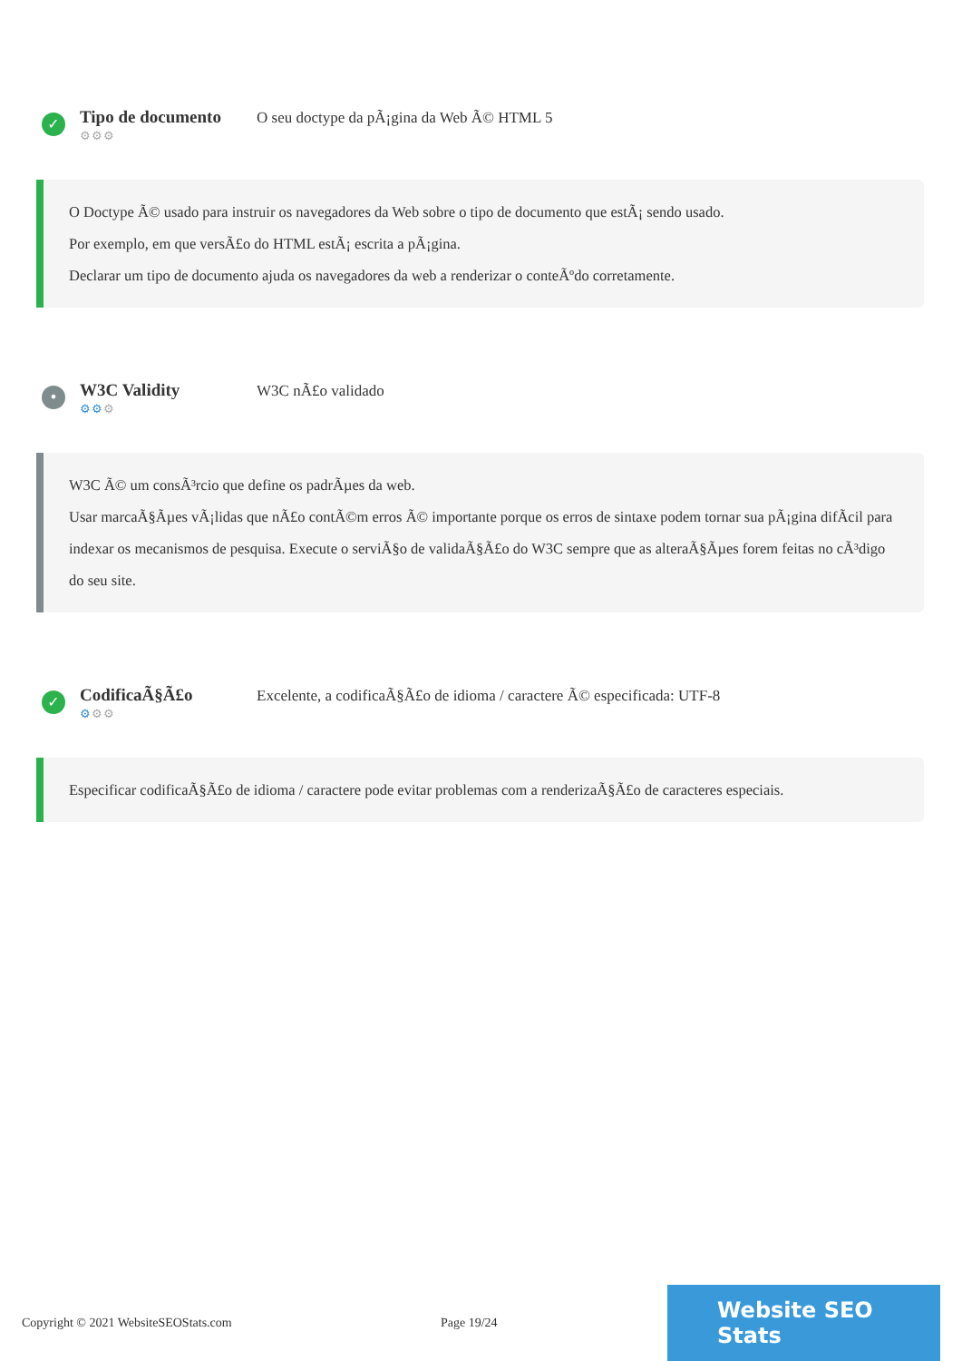✓
Tipo de documento
⚙⚙⚙
O seu doctype da pÃ¡gina da Web Ã© HTML 5
O Doctype Ã© usado para instruir os navegadores da Web sobre o tipo de documento que estÃ¡ sendo usado.
Por exemplo, em que versÃ£o do HTML estÃ¡ escrita a pÃ¡gina.
Declarar um tipo de documento ajuda os navegadores da web a renderizar o conteÃºdo corretamente.
•
W3C Validity
⚙⚙⚙
W3C nÃ£o validado
W3C Ã© um consÃ³rcio que define os padrÃµes da web.
Usar marcaÃ§Ãµes vÃ¡lidas que nÃ£o contÃ©m erros Ã© importante porque os erros de sintaxe podem tornar sua pÃ¡gina difÃcil para indexar os mecanismos de pesquisa. Execute o serviÃ§o de validaÃ§Ã£o do W3C sempre que as alteraÃ§Ãµes forem feitas no cÃ³digo do seu site.
✓
CodificaÃ§Ã£o
⚙⚙⚙
Excelente, a codificaÃ§Ã£o de idioma / caractere Ã© especificada: UTF-8
Especificar codificaÃ§Ã£o de idioma / caractere pode evitar problemas com a renderizaÃ§Ã£o de caracteres especiais.
Copyright © 2021 WebsiteSEOStats.com Page 19/24
Website SEO Stats